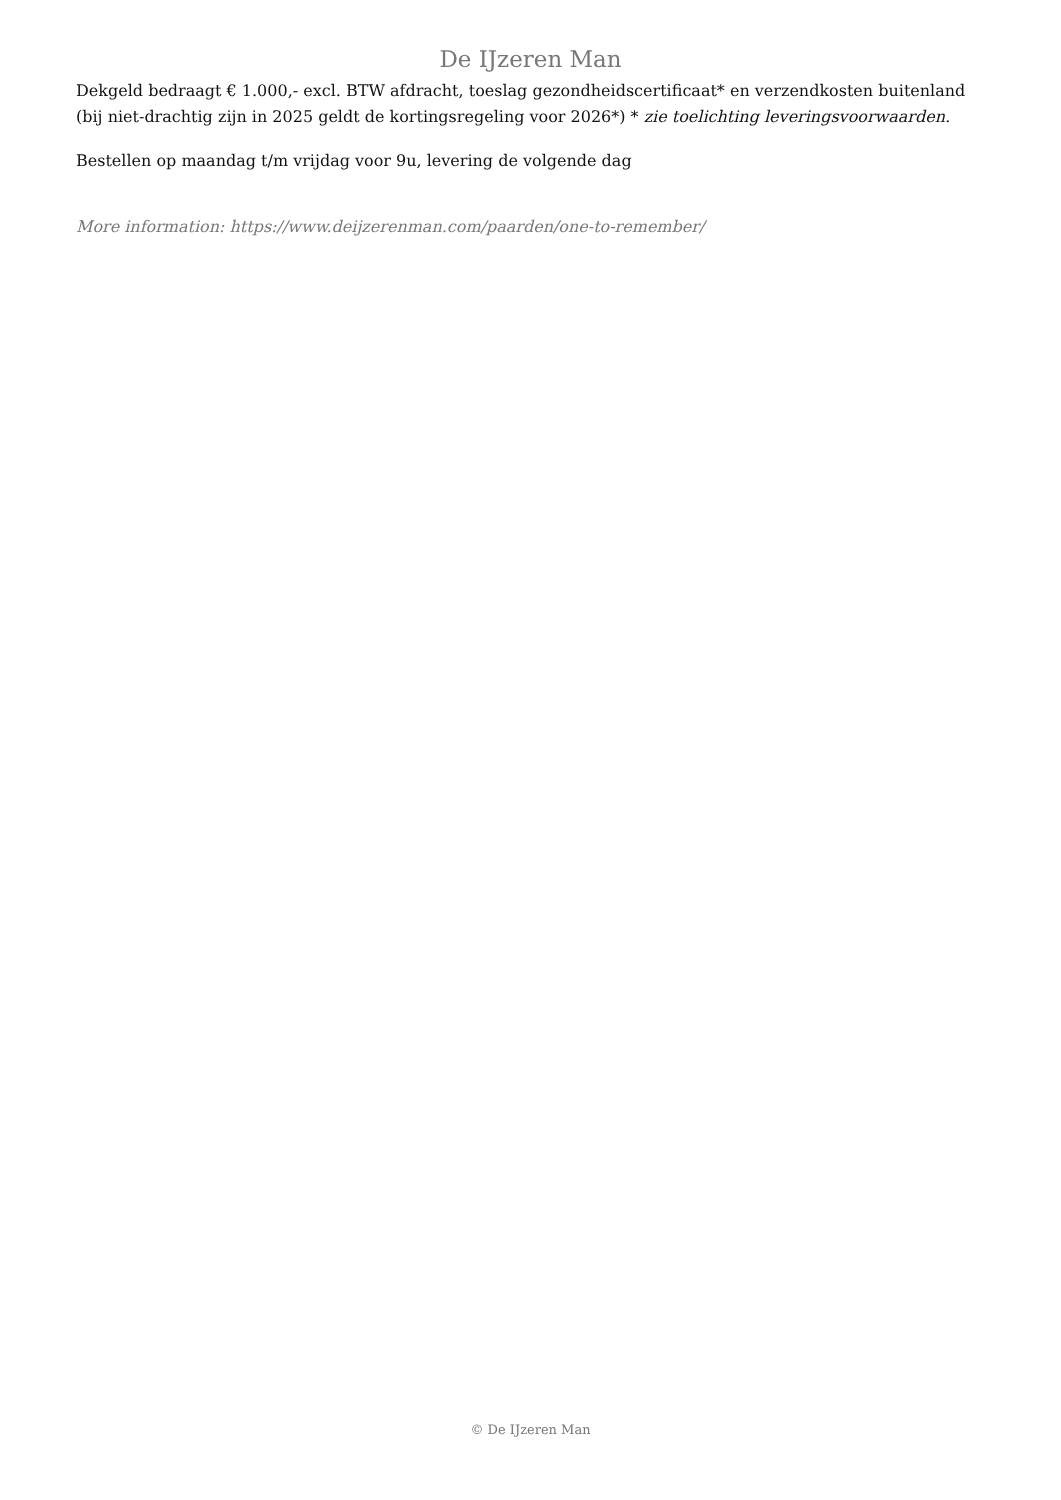De IJzeren Man
Dekgeld bedraagt € 1.000,- excl. BTW afdracht, toeslag gezondheidscertificaat* en verzendkosten buitenland (bij niet-drachtig zijn in 2025 geldt de kortingsregeling voor 2026*) * zie toelichting leveringsvoorwaarden.
Bestellen op maandag t/m vrijdag voor 9u, levering de volgende dag
More information: https://www.deijzerenman.com/paarden/one-to-remember/
© De IJzeren Man